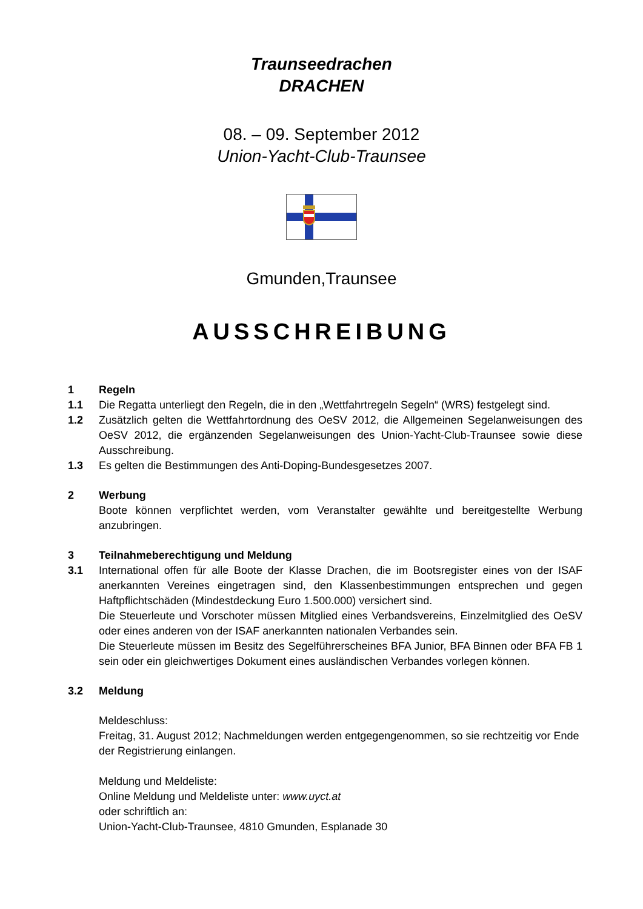Traunseedrachen
DRACHEN
08. – 09. September 2012
Union-Yacht-Club-Traunsee
Gmunden,Traunsee
AUSSCHREIBUNG
1 Regeln
1.1 Die Regatta unterliegt den Regeln, die in den „Wettfahrtregeln Segeln“ (WRS) festgelegt sind.
1.2 Zusätzlich gelten die Wettfahrtordnung des OeSV 2012, die Allgemeinen Segelanweisungen des OeSV 2012, die ergänzenden Segelanweisungen des Union-Yacht-Club-Traunsee sowie diese Ausschreibung.
1.3 Es gelten die Bestimmungen des Anti-Doping-Bundesgesetzes 2007.
2 Werbung
Boote können verpflichtet werden, vom Veranstalter gewählte und bereitgestellte Werbung anzubringen.
3 Teilnahmeberechtigung und Meldung
3.1 International offen für alle Boote der Klasse Drachen, die im Bootsregister eines von der ISAF anerkannten Vereines eingetragen sind, den Klassenbestimmungen entsprechen und gegen Haftpflichtschäden (Mindestdeckung Euro 1.500.000) versichert sind.
Die Steuerleute und Vorschoter müssen Mitglied eines Verbandsvereins, Einzelmitglied des OeSV oder eines anderen von der ISAF anerkannten nationalen Verbandes sein.
Die Steuerleute müssen im Besitz des Segelführerscheines BFA Junior, BFA Binnen oder BFA FB 1 sein oder ein gleichwertiges Dokument eines ausländischen Verbandes vorlegen können.
3.2 Meldung
Meldeschluss:
Freitag, 31. August 2012; Nachmeldungen werden entgegengenommen, so sie rechtzeitig vor Ende der Registrierung einlangen.
Meldung und Meldeliste:
Online Meldung und Meldeliste unter: www.uyct.at
oder schriftlich an:
Union-Yacht-Club-Traunsee, 4810 Gmunden, Esplanade 30